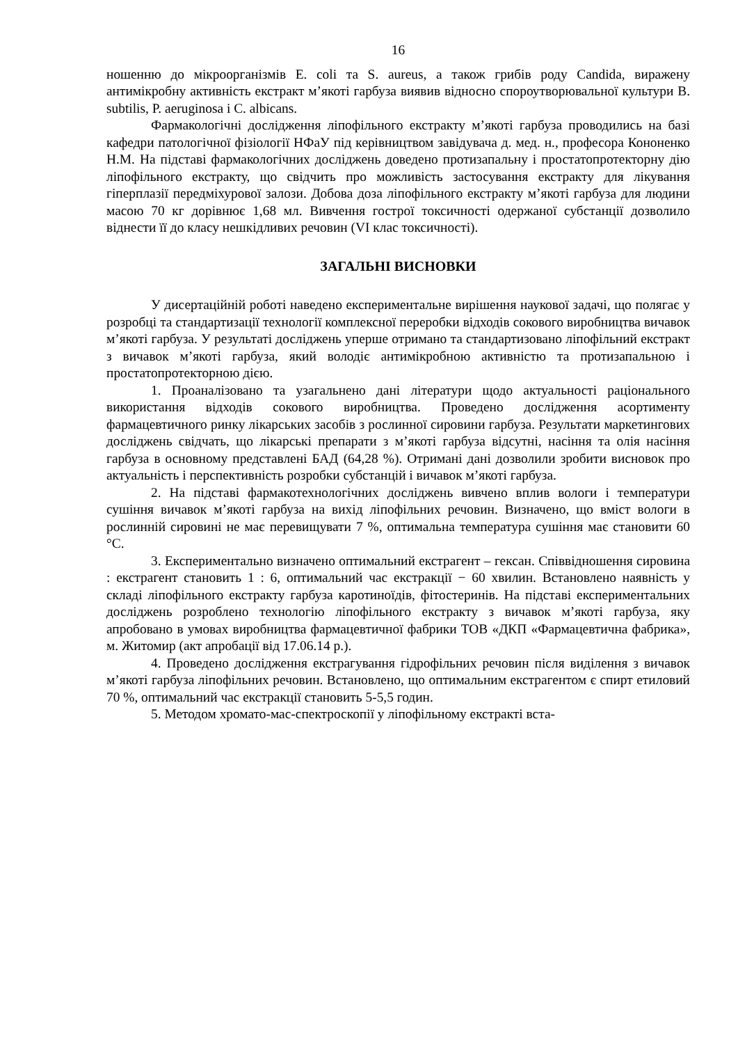16
ношенню до мікроорганізмів E. coli та S. aureus, а також грибів роду Candida, виражену антимікробну активність екстракт м’якоті гарбуза виявив відносно спороутворювальної культури B. subtilis, P. aeruginosa і C. albicans.
Фармакологічні дослідження ліпофільного екстракту м’якоті гарбуза проводились на базі кафедри патологічної фізіології НФаУ під керівництвом завідувача д. мед. н., професора Кононенко Н.М. На підставі фармакологічних досліджень доведено протизапальну і простатопротекторну дію ліпофільного екстракту, що свідчить про можливість застосування екстракту для лікування гіперплазії передміхурової залози. Добова доза ліпофільного екстракту м’якоті гарбуза для людини масою 70 кг дорівнює 1,68 мл. Вивчення гострої токсичності одержаної субстанції дозволило віднести її до класу нешкідливих речовин (VI клас токсичності).
ЗАГАЛЬНІ ВИСНОВКИ
У дисертаційній роботі наведено експериментальне вирішення наукової задачі, що полягає у розробці та стандартизації технології комплексної переробки відходів сокового виробництва вичавок м’якоті гарбуза. У результаті досліджень уперше отримано та стандартизовано ліпофільний екстракт з вичавок м’якоті гарбуза, який володіє антимікробною активністю та протизапальною і простатопротекторною дією.
1. Проаналізовано та узагальнено дані літератури щодо актуальності раціонального використання відходів сокового виробництва. Проведено дослідження асортименту фармацевтичного ринку лікарських засобів з рослинної сировини гарбуза. Результати маркетингових досліджень свідчать, що лікарські препарати з м’якоті гарбуза відсутні, насіння та олія насіння гарбуза в основному представлені БАД (64,28 %). Отримані дані дозволили зробити висновок про актуальність і перспективність розробки субстанцій і вичавок м’якоті гарбуза.
2. На підставі фармакотехнологічних досліджень вивчено вплив вологи і температури сушіння вичавок м’якоті гарбуза на вихід ліпофільних речовин. Визначено, що вміст вологи в рослинній сировині не має перевищувати 7 %, оптимальна температура сушіння має становити 60 °С.
3. Експериментально визначено оптимальний екстрагент – гексан. Співвідношення сировина : екстрагент становить 1 : 6, оптимальний час екстракції − 60 хвилин. Встановлено наявність у складі ліпофільного екстракту гарбуза каротиноїдів, фітостеринів. На підставі експериментальних досліджень розроблено технологію ліпофільного екстракту з вичавок м’якоті гарбуза, яку апробовано в умовах виробництва фармацевтичної фабрики ТОВ «ДКП «Фармацевтична фабрика», м. Житомир (акт апробації від 17.06.14 р.).
4. Проведено дослідження екстрагування гідрофільних речовин після виділення з вичавок м’якоті гарбуза ліпофільних речовин. Встановлено, що оптимальним екстрагентом є спирт етиловий 70 %, оптимальний час екстракції становить 5-5,5 годин.
5. Методом хромато-мас-спектроскопії у ліпофільному екстракті вста-